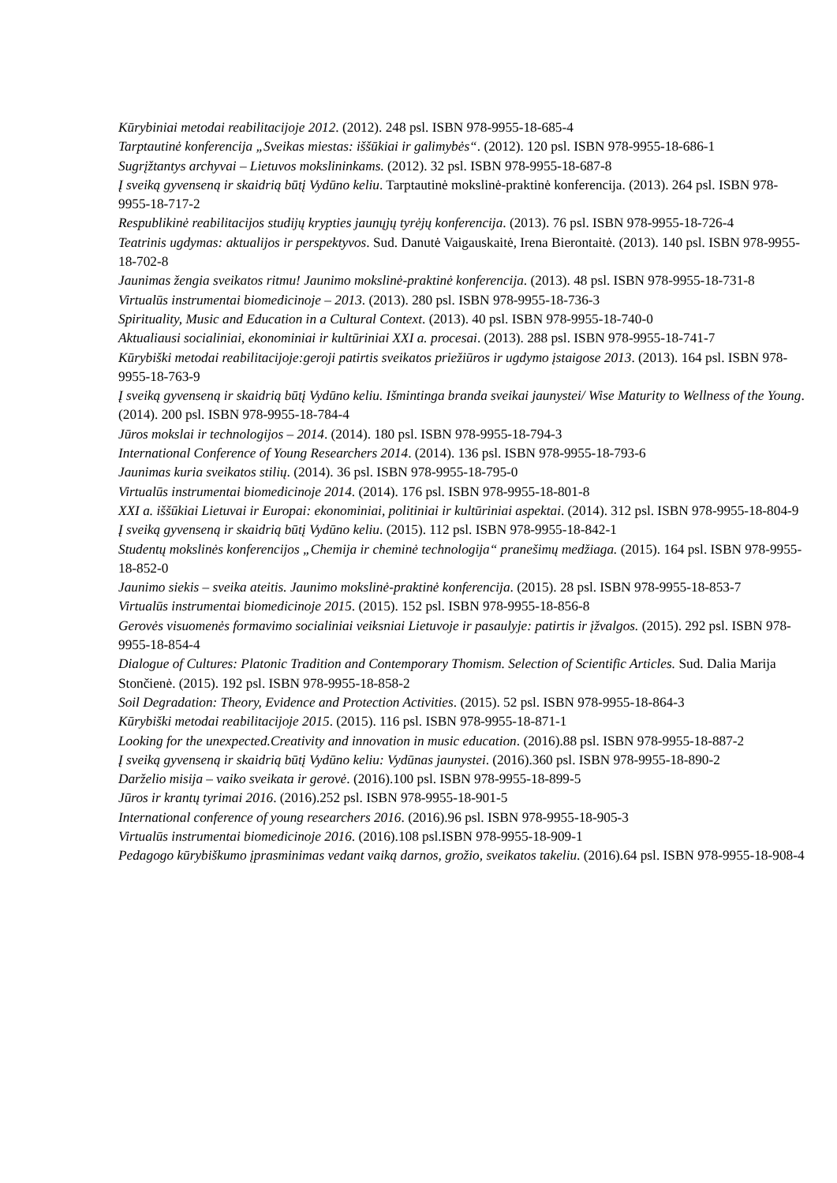Kūrybiniai metodai reabilitacijoje 2012. (2012). 248 psl. ISBN 978-9955-18-685-4
Tarptautinė konferencija „Sveikas miestas: iššūkiai ir galimybės“. (2012). 120 psl. ISBN 978-9955-18-686-1
Sugrįžtantys archyvai – Lietuvos mokslininkams. (2012). 32 psl. ISBN 978-9955-18-687-8
Į sveiką gyvenseną ir skaidrią būtį Vydūno keliu. Tarptautinė mokslinė-praktinė konferencija. (2013). 264 psl. ISBN 978-9955-18-717-2
Respublikinė reabilitacijos studijų krypties jaunųjų tyrėjų konferencija. (2013). 76 psl. ISBN 978-9955-18-726-4
Teatrinis ugdymas: aktualijos ir perspektyvos. Sud. Danutė Vaigauskaitė, Irena Bierontaitė. (2013). 140 psl. ISBN 978-9955-18-702-8
Jaunimas žengia sveikatos ritmu! Jaunimo mokslinė-praktinė konferencija. (2013). 48 psl. ISBN 978-9955-18-731-8
Virtualūs instrumentai biomedicinoje – 2013. (2013). 280 psl. ISBN 978-9955-18-736-3
Spirituality, Music and Education in a Cultural Context. (2013). 40 psl. ISBN 978-9955-18-740-0
Aktualiausi socialiniai, ekonominiai ir kultūriniai XXI a. procesai. (2013). 288 psl. ISBN 978-9955-18-741-7
Kūrybiški metodai reabilitacijoje:geroji patirtis sveikatos priežiūros ir ugdymo įstaigose 2013. (2013). 164 psl. ISBN 978-9955-18-763-9
Į sveiką gyvenseną ir skaidrią būtį Vydūno keliu. Išmintinga branda sveikai jaunystei/ Wise Maturity to Wellness of the Young. (2014). 200 psl. ISBN 978-9955-18-784-4
Jūros mokslai ir technologijos – 2014. (2014). 180 psl. ISBN 978-9955-18-794-3
International Conference of Young Researchers 2014. (2014). 136 psl. ISBN 978-9955-18-793-6
Jaunimas kuria sveikatos stilių. (2014). 36 psl. ISBN 978-9955-18-795-0
Virtualūs instrumentai biomedicinoje 2014. (2014). 176 psl. ISBN 978-9955-18-801-8
XXI a. iššūkiai Lietuvai ir Europai: ekonominiai, politiniai ir kultūriniai aspektai. (2014). 312 psl. ISBN 978-9955-18-804-9
Į sveiką gyvenseną ir skaidrią būtį Vydūno keliu. (2015). 112 psl. ISBN 978-9955-18-842-1
Studentų mokslinės konferencijos „Chemija ir cheminė technologija“ pranešimų medžiaga. (2015). 164 psl. ISBN 978-9955-18-852-0
Jaunimo siekis – sveika ateitis. Jaunimo mokslinė-praktinė konferencija. (2015). 28 psl. ISBN 978-9955-18-853-7
Virtualūs instrumentai biomedicinoje 2015. (2015). 152 psl. ISBN 978-9955-18-856-8
Gerovės visuomenės formavimo socialiniai veiksniai Lietuvoje ir pasaulyje: patirtis ir įžvalgos. (2015). 292 psl. ISBN 978-9955-18-854-4
Dialogue of Cultures: Platonic Tradition and Contemporary Thomism. Selection of Scientific Articles. Sud. Dalia Marija Stončienė. (2015). 192 psl. ISBN 978-9955-18-858-2
Soil Degradation: Theory, Evidence and Protection Activities. (2015). 52 psl. ISBN 978-9955-18-864-3
Kūrybiški metodai reabilitacijoje 2015. (2015). 116 psl. ISBN 978-9955-18-871-1
Looking for the unexpected.Creativity and innovation in music education. (2016).88 psl. ISBN 978-9955-18-887-2
Į sveiką gyvenseną ir skaidrią būtį Vydūno keliu: Vydūnas jaunystei. (2016).360 psl. ISBN 978-9955-18-890-2
Darželio misija – vaiko sveikata ir gerovė. (2016).100 psl. ISBN 978-9955-18-899-5
Jūros ir krantų tyrimai 2016. (2016).252 psl. ISBN 978-9955-18-901-5
International conference of young researchers 2016. (2016).96 psl. ISBN 978-9955-18-905-3
Virtualūs instrumentai biomedicinoje 2016. (2016).108 psl.ISBN 978-9955-18-909-1
Pedagogo kūrybiškumo įprasminimas vedant vaiką darnos, grožio, sveikatos takeliu. (2016).64 psl. ISBN 978-9955-18-908-4